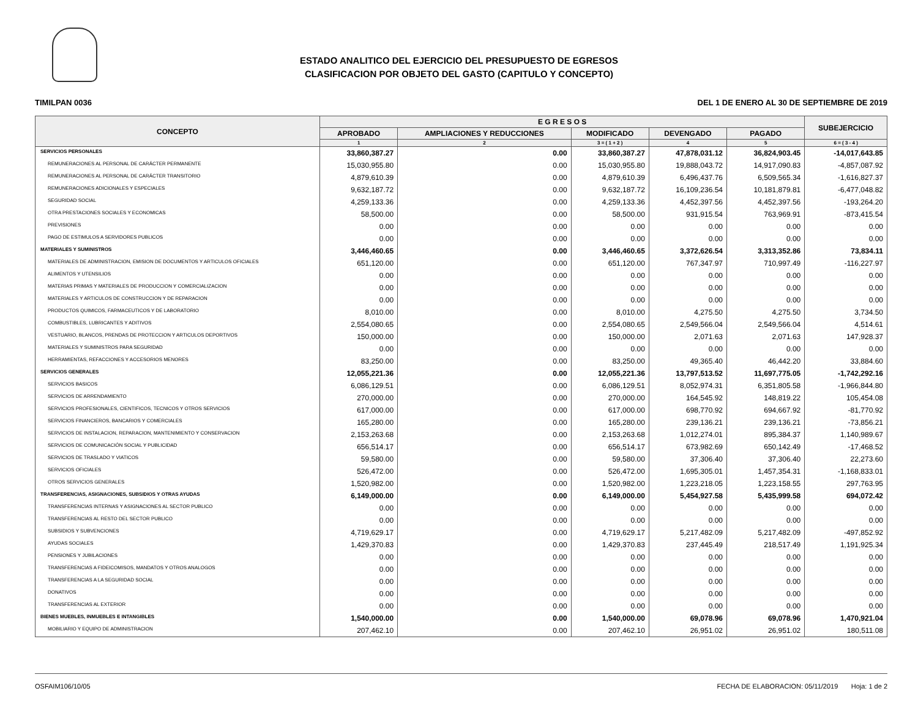ESTADO ANALITICO DEL EJERCICIO DEL PRESUPUESTO DE EGRESOS
CLASIFICACION POR OBJETO DEL GASTO (CAPITULO Y CONCEPTO)
TIMILPAN 0036 DEL 1 DE ENERO AL 30 DE SEPTIEMBRE DE 2019
| CONCEPTO | E G R E S O S | | | | | SUBEJERCICIO |
| --- | --- | --- | --- | --- | --- | --- |
| | APROBADO | AMPLIACIONES Y REDUCCIONES | MODIFICADO | DEVENGADO | PAGADO | |
| | 1 | 2 | 3 = ( 1 + 2 ) | 4 | 5 | 6 = ( 3 - 4 ) |
| SERVICIOS PERSONALES | 33,860,387.27 | 0.00 | 33,860,387.27 | 47,878,031.12 | 36,824,903.45 | -14,017,643.85 |
| REMUNERACIONES AL PERSONAL DE CARÁCTER PERMANENTE | 15,030,955.80 | 0.00 | 15,030,955.80 | 19,888,043.72 | 14,917,090.83 | -4,857,087.92 |
| REMUNERACIONES AL PERSONAL DE CARÁCTER TRANSITORIO | 4,879,610.39 | 0.00 | 4,879,610.39 | 6,496,437.76 | 6,509,565.34 | -1,616,827.37 |
| REMUNERACIONES ADICIONALES Y ESPECIALES | 9,632,187.72 | 0.00 | 9,632,187.72 | 16,109,236.54 | 10,181,879.81 | -6,477,048.82 |
| SEGURIDAD SOCIAL | 4,259,133.36 | 0.00 | 4,259,133.36 | 4,452,397.56 | 4,452,397.56 | -193,264.20 |
| OTRA PRESTACIONES SOCIALES Y ECONOMICAS | 58,500.00 | 0.00 | 58,500.00 | 931,915.54 | 763,969.91 | -873,415.54 |
| PREVISIONES | 0.00 | 0.00 | 0.00 | 0.00 | 0.00 | 0.00 |
| PAGO DE ESTIMULOS A SERVIDORES PUBLICOS | 0.00 | 0.00 | 0.00 | 0.00 | 0.00 | 0.00 |
| MATERIALES Y SUMINISTROS | 3,446,460.65 | 0.00 | 3,446,460.65 | 3,372,626.54 | 3,313,352.86 | 73,834.11 |
| MATERIALES DE ADMINISTRACION, EMISION DE DOCUMENTOS Y ARTICULOS OFICIALES | 651,120.00 | 0.00 | 651,120.00 | 767,347.97 | 710,997.49 | -116,227.97 |
| ALIMENTOS Y UTENSILIOS | 0.00 | 0.00 | 0.00 | 0.00 | 0.00 | 0.00 |
| MATERIAS PRIMAS Y MATERIALES DE PRODUCCION Y COMERCIALIZACION | 0.00 | 0.00 | 0.00 | 0.00 | 0.00 | 0.00 |
| MATERIALES Y ARTICULOS DE CONSTRUCCION Y DE REPARACION | 0.00 | 0.00 | 0.00 | 0.00 | 0.00 | 0.00 |
| PRODUCTOS QUIMICOS, FARMACEUTICOS Y DE LABORATORIO | 8,010.00 | 0.00 | 8,010.00 | 4,275.50 | 4,275.50 | 3,734.50 |
| COMBUSTIBLES, LUBRICANTES Y ADITIVOS | 2,554,080.65 | 0.00 | 2,554,080.65 | 2,549,566.04 | 2,549,566.04 | 4,514.61 |
| VESTUARIO, BLANCOS, PRENDAS DE PROTECCION Y ARTICULOS DEPORTIVOS | 150,000.00 | 0.00 | 150,000.00 | 2,071.63 | 2,071.63 | 147,928.37 |
| MATERIALES Y SUMINISTROS PARA SEGURIDAD | 0.00 | 0.00 | 0.00 | 0.00 | 0.00 | 0.00 |
| HERRAMIENTAS, REFACCIONES Y ACCESORIOS MENORES | 83,250.00 | 0.00 | 83,250.00 | 49,365.40 | 46,442.20 | 33,884.60 |
| SERVICIOS GENERALES | 12,055,221.36 | 0.00 | 12,055,221.36 | 13,797,513.52 | 11,697,775.05 | -1,742,292.16 |
| SERVICIOS BASICOS | 6,086,129.51 | 0.00 | 6,086,129.51 | 8,052,974.31 | 6,351,805.58 | -1,966,844.80 |
| SERVICIOS DE ARRENDAMIENTO | 270,000.00 | 0.00 | 270,000.00 | 164,545.92 | 148,819.22 | 105,454.08 |
| SERVICIOS PROFESIONALES, CIENTIFICOS, TECNICOS Y OTROS SERVICIOS | 617,000.00 | 0.00 | 617,000.00 | 698,770.92 | 694,667.92 | -81,770.92 |
| SERVICIOS FINANCIEROS, BANCARIOS Y COMERCIALES | 165,280.00 | 0.00 | 165,280.00 | 239,136.21 | 239,136.21 | -73,856.21 |
| SERVICIOS DE INSTALACION, REPARACION, MANTENIMIENTO Y CONSERVACION | 2,153,263.68 | 0.00 | 2,153,263.68 | 1,012,274.01 | 895,384.37 | 1,140,989.67 |
| SERVICIOS DE COMUNICACIÓN SOCIAL Y PUBLICIDAD | 656,514.17 | 0.00 | 656,514.17 | 673,982.69 | 650,142.49 | -17,468.52 |
| SERVICIOS DE TRASLADO Y VIATICOS | 59,580.00 | 0.00 | 59,580.00 | 37,306.40 | 37,306.40 | 22,273.60 |
| SERVICIOS OFICIALES | 526,472.00 | 0.00 | 526,472.00 | 1,695,305.01 | 1,457,354.31 | -1,168,833.01 |
| OTROS SERVICIOS GENERALES | 1,520,982.00 | 0.00 | 1,520,982.00 | 1,223,218.05 | 1,223,158.55 | 297,763.95 |
| TRANSFERENCIAS, ASIGNACIONES, SUBSIDIOS Y OTRAS AYUDAS | 6,149,000.00 | 0.00 | 6,149,000.00 | 5,454,927.58 | 5,435,999.58 | 694,072.42 |
| TRANSFERENCIAS INTERNAS Y ASIGNACIONES AL SECTOR PUBLICO | 0.00 | 0.00 | 0.00 | 0.00 | 0.00 | 0.00 |
| TRANSFERENCIAS AL RESTO DEL SECTOR PUBLICO | 0.00 | 0.00 | 0.00 | 0.00 | 0.00 | 0.00 |
| SUBSIDIOS Y SUBVENCIONES | 4,719,629.17 | 0.00 | 4,719,629.17 | 5,217,482.09 | 5,217,482.09 | -497,852.92 |
| AYUDAS SOCIALES | 1,429,370.83 | 0.00 | 1,429,370.83 | 237,445.49 | 218,517.49 | 1,191,925.34 |
| PENSIONES Y JUBILACIONES | 0.00 | 0.00 | 0.00 | 0.00 | 0.00 | 0.00 |
| TRANSFERENCIAS A FIDEICOMISOS, MANDATOS Y OTROS ANALOGOS | 0.00 | 0.00 | 0.00 | 0.00 | 0.00 | 0.00 |
| TRANSFERENCIAS A LA SEGURIDAD SOCIAL | 0.00 | 0.00 | 0.00 | 0.00 | 0.00 | 0.00 |
| DONATIVOS | 0.00 | 0.00 | 0.00 | 0.00 | 0.00 | 0.00 |
| TRANSFERENCIAS AL EXTERIOR | 0.00 | 0.00 | 0.00 | 0.00 | 0.00 | 0.00 |
| BIENES MUEBLES, INMUEBLES E INTANGIBLES | 1,540,000.00 | 0.00 | 1,540,000.00 | 69,078.96 | 69,078.96 | 1,470,921.04 |
| MOBILIARIO Y EQUIPO DE ADMINISTRACION | 207,462.10 | 0.00 | 207,462.10 | 26,951.02 | 26,951.02 | 180,511.08 |
OSFAIM106/10/05 FECHA DE ELABORACION: 05/11/2019 Hoja: 1 de 2